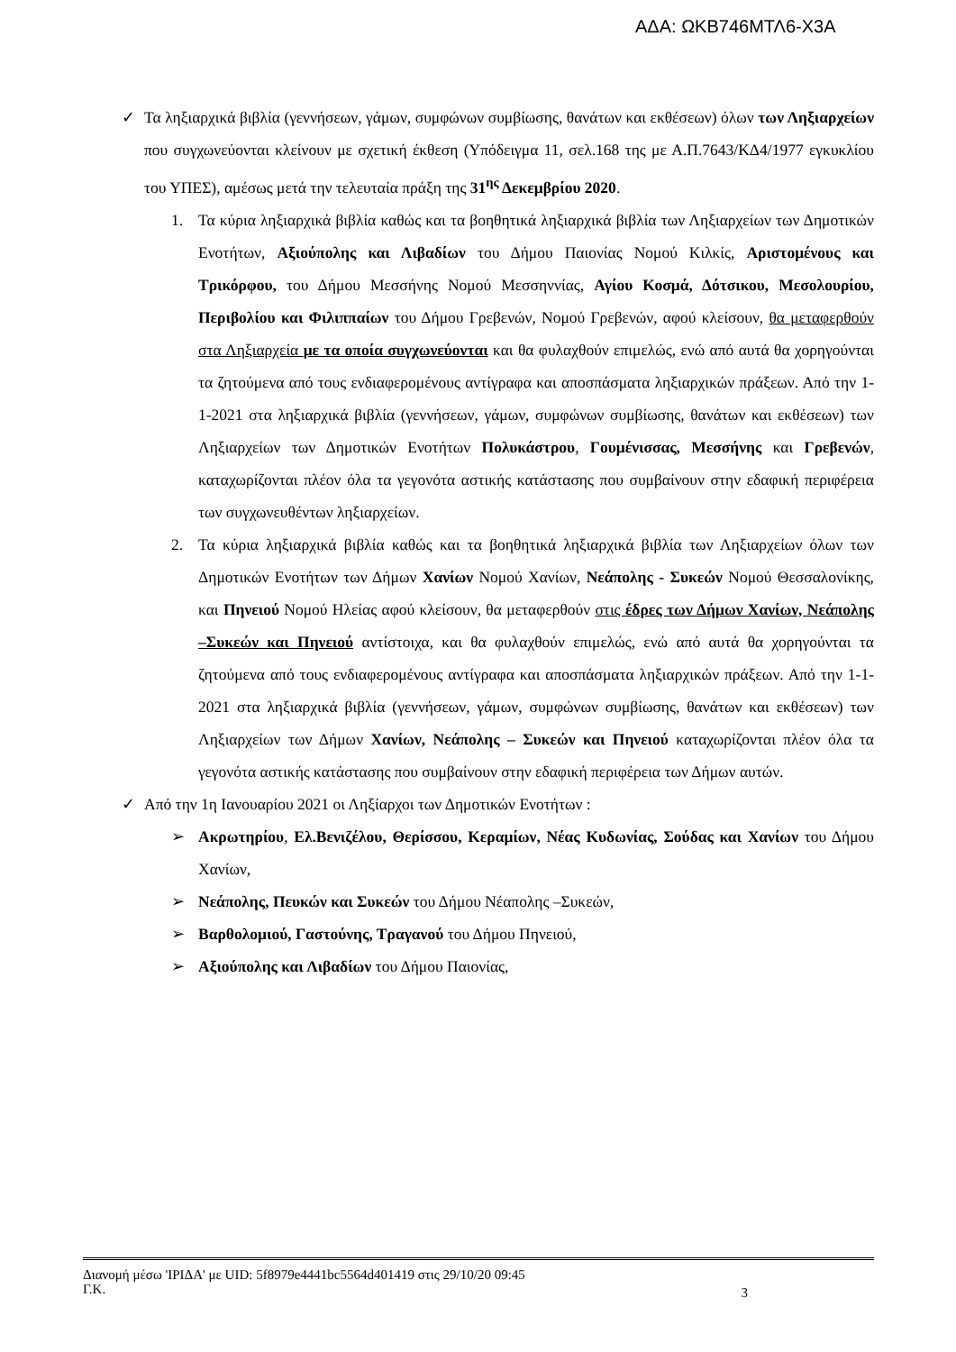ΑΔΑ: ΩΚΒ746ΜΤΛ6-Χ3Α
✓ Τα ληξιαρχικά βιβλία (γεννήσεων, γάμων, συμφώνων συμβίωσης, θανάτων και εκθέσεων) όλων των Ληξιαρχείων που συγχωνεύονται κλείνουν με σχετική έκθεση (Υπόδειγμα 11, σελ.168 της με Α.Π.7643/ΚΔ4/1977 εγκυκλίου του ΥΠΕΣ), αμέσως μετά την τελευταία πράξη της 31<sup>ης</sup> Δεκεμβρίου 2020.
1. Τα κύρια ληξιαρχικά βιβλία καθώς και τα βοηθητικά ληξιαρχικά βιβλία των Ληξιαρχείων των Δημοτικών Ενοτήτων, Αξιούπολης και Λιβαδίων του Δήμου Παιονίας Νομού Κιλκίς, Αριστομένους και Τρικόρφου, του Δήμου Μεσσήνης Νομού Μεσσηννίας, Αγίου Κοσμά, Δότσικου, Μεσολουρίου, Περιβολίου και Φιλιππαίων του Δήμου Γρεβενών, Νομού Γρεβενών, αφού κλείσουν, θα μεταφερθούν στα Ληξιαρχεία με τα οποία συγχωνεύονται και θα φυλαχθούν επιμελώς, ενώ από αυτά θα χορηγούνται τα ζητούμενα από τους ενδιαφερομένους αντίγραφα και αποσπάσματα ληξιαρχικών πράξεων. Από την 1-1-2021 στα ληξιαρχικά βιβλία (γεννήσεων, γάμων, συμφώνων συμβίωσης, θανάτων και εκθέσεων) των Ληξιαρχείων των Δημοτικών Ενοτήτων Πολυκάστρου, Γουμένισσας, Μεσσήνης και Γρεβενών, καταχωρίζονται πλέον όλα τα γεγονότα αστικής κατάστασης που συμβαίνουν στην εδαφική περιφέρεια των συγχωνευθέντων ληξιαρχείων.
2. Τα κύρια ληξιαρχικά βιβλία καθώς και τα βοηθητικά ληξιαρχικά βιβλία των Ληξιαρχείων όλων των Δημοτικών Ενοτήτων των Δήμων Χανίων Νομού Χανίων, Νεάπολης - Συκεών Νομού Θεσσαλονίκης, και Πηνειού Νομού Ηλείας αφού κλείσουν, θα μεταφερθούν στις έδρες των Δήμων Χανίων, Νεάπολης –Συκεών και Πηνειού αντίστοιχα, και θα φυλαχθούν επιμελώς, ενώ από αυτά θα χορηγούνται τα ζητούμενα από τους ενδιαφερομένους αντίγραφα και αποσπάσματα ληξιαρχικών πράξεων. Από την 1-1-2021 στα ληξιαρχικά βιβλία (γεννήσεων, γάμων, συμφώνων συμβίωσης, θανάτων και εκθέσεων) των Ληξιαρχείων των Δήμων Χανίων, Νεάπολης – Συκεών και Πηνειού καταχωρίζονται πλέον όλα τα γεγονότα αστικής κατάστασης που συμβαίνουν στην εδαφική περιφέρεια των Δήμων αυτών.
✓ Από την 1η Ιανουαρίου 2021 οι Ληξίαρχοι των Δημοτικών Ενοτήτων :
➢ Ακρωτηρίου, Ελ.Βενιζέλου, Θερίσσου, Κεραμίων, Νέας Κυδωνίας, Σούδας και Χανίων του Δήμου Χανίων,
➢ Νεάπολης, Πευκών και Συκεών του Δήμου Νέαπολης –Συκεών,
➢ Βαρθολομιού, Γαστούνης, Τραγανού του Δήμου Πηνειού,
➢ Αξιούπολης και Λιβαδίων του Δήμου Παιονίας,
Διανομή μέσω 'ΙΡΙΔΑ' με UID: 5f8979e4441bc5564d401419 στις 29/10/20 09:45
Γ.Κ.
3